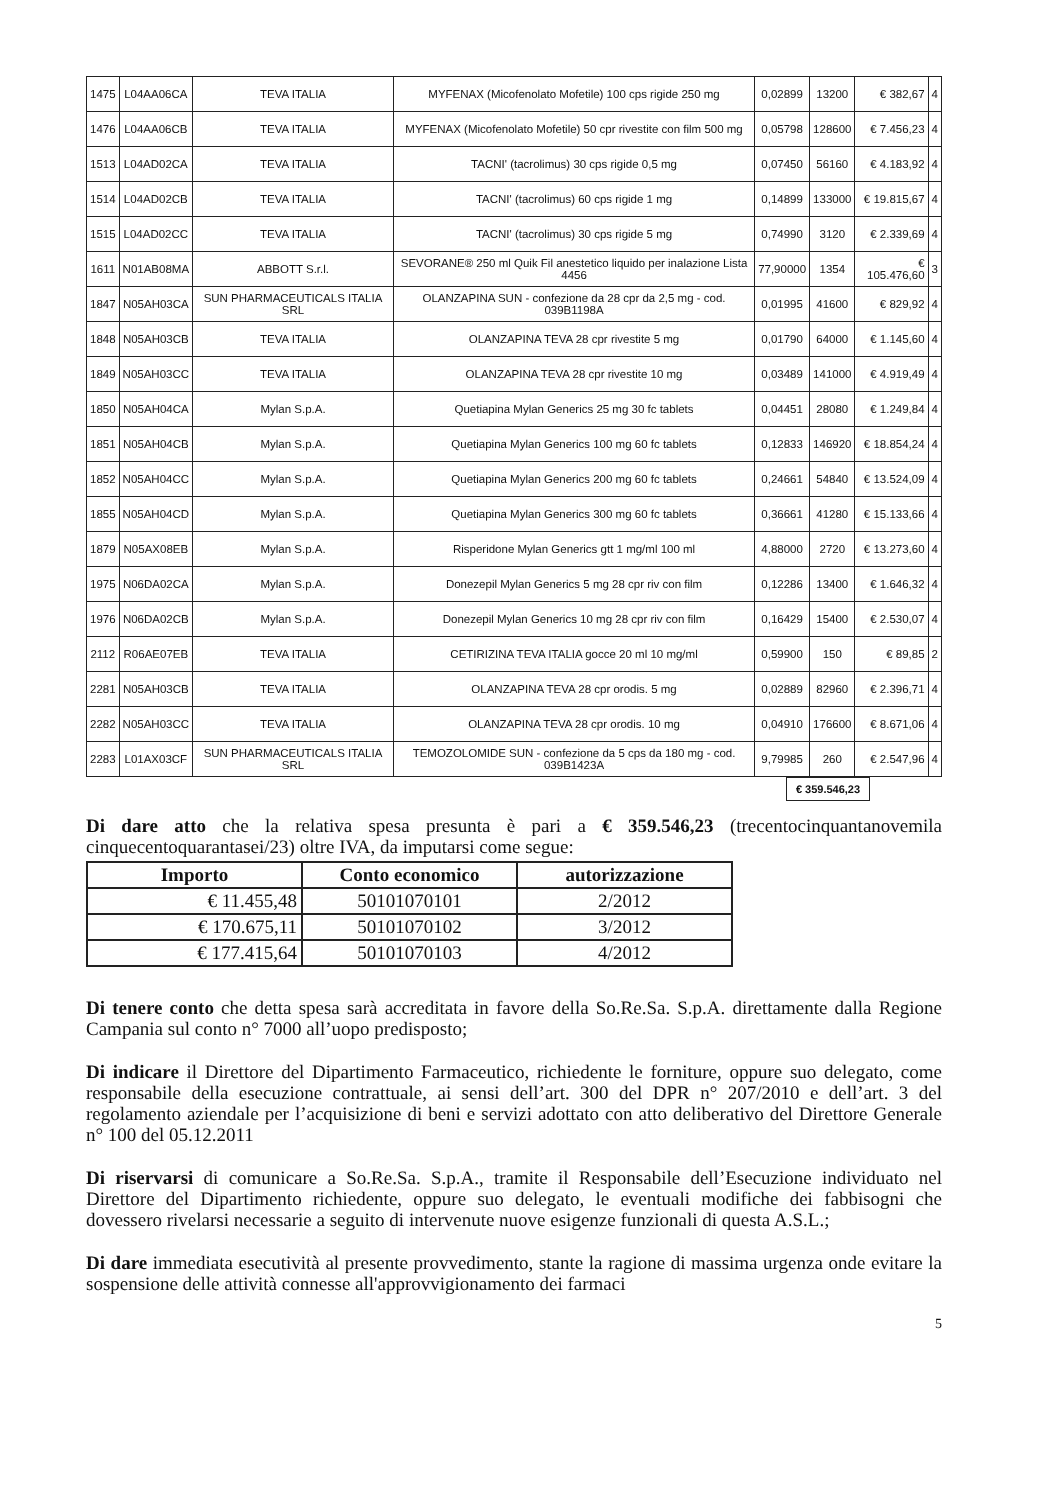| 1475 | L04AA06CA | TEVA ITALIA | MYFENAX (Micofenolato Mofetile) 100 cps rigide 250 mg | 0,02899 | 13200 | € 382,67 | 4 |
| 1476 | L04AA06CB | TEVA ITALIA | MYFENAX (Micofenolato Mofetile) 50 cpr rivestite con film 500 mg | 0,05798 | 128600 | € 7.456,23 | 4 |
| 1513 | L04AD02CA | TEVA ITALIA | TACNI' (tacrolimus) 30 cps rigide 0,5 mg | 0,07450 | 56160 | € 4.183,92 | 4 |
| 1514 | L04AD02CB | TEVA ITALIA | TACNI' (tacrolimus) 60 cps rigide 1 mg | 0,14899 | 133000 | € 19.815,67 | 4 |
| 1515 | L04AD02CC | TEVA ITALIA | TACNI' (tacrolimus) 30 cps rigide 5 mg | 0,74990 | 3120 | € 2.339,69 | 4 |
| 1611 | N01AB08MA | ABBOTT S.r.l. | SEVORANE® 250 ml Quik Fil anestetico liquido per inalazione Lista 4456 | 77,90000 | 1354 | € 105.476,60 | 3 |
| 1847 | N05AH03CA | SUN PHARMACEUTICALS ITALIA SRL | OLANZAPINA SUN - confezione da 28 cpr da 2,5 mg - cod. 039B1198A | 0,01995 | 41600 | € 829,92 | 4 |
| 1848 | N05AH03CB | TEVA ITALIA | OLANZAPINA TEVA 28 cpr rivestite 5 mg | 0,01790 | 64000 | € 1.145,60 | 4 |
| 1849 | N05AH03CC | TEVA ITALIA | OLANZAPINA TEVA 28 cpr rivestite 10 mg | 0,03489 | 141000 | € 4.919,49 | 4 |
| 1850 | N05AH04CA | Mylan S.p.A. | Quetiapina Mylan Generics 25 mg 30 fc tablets | 0,04451 | 28080 | € 1.249,84 | 4 |
| 1851 | N05AH04CB | Mylan S.p.A. | Quetiapina Mylan Generics 100 mg 60 fc tablets | 0,12833 | 146920 | € 18.854,24 | 4 |
| 1852 | N05AH04CC | Mylan S.p.A. | Quetiapina Mylan Generics 200 mg 60 fc tablets | 0,24661 | 54840 | € 13.524,09 | 4 |
| 1855 | N05AH04CD | Mylan S.p.A. | Quetiapina Mylan Generics 300 mg 60 fc tablets | 0,36661 | 41280 | € 15.133,66 | 4 |
| 1879 | N05AX08EB | Mylan S.p.A. | Risperidone Mylan Generics gtt 1 mg/ml 100 ml | 4,88000 | 2720 | € 13.273,60 | 4 |
| 1975 | N06DA02CA | Mylan S.p.A. | Donezepil Mylan Generics 5 mg 28 cpr riv con film | 0,12286 | 13400 | € 1.646,32 | 4 |
| 1976 | N06DA02CB | Mylan S.p.A. | Donezepil Mylan Generics 10 mg 28 cpr riv con film | 0,16429 | 15400 | € 2.530,07 | 4 |
| 2112 | R06AE07EB | TEVA ITALIA | CETIRIZINA TEVA ITALIA gocce 20 ml 10 mg/ml | 0,59900 | 150 | € 89,85 | 2 |
| 2281 | N05AH03CB | TEVA ITALIA | OLANZAPINA TEVA 28 cpr orodis. 5 mg | 0,02889 | 82960 | € 2.396,71 | 4 |
| 2282 | N05AH03CC | TEVA ITALIA | OLANZAPINA TEVA 28 cpr orodis. 10 mg | 0,04910 | 176600 | € 8.671,06 | 4 |
| 2283 | L01AX03CF | SUN PHARMACEUTICALS ITALIA SRL | TEMOZOLOMIDE SUN - confezione da 5 cps da 180 mg - cod. 039B1423A | 9,79985 | 260 | € 2.547,96 | 4 |
€ 359.546,23
Di dare atto che la relativa spesa presunta è pari a € 359.546,23 (trecentocinquantanovemila cinquecentoquarantasei/23) oltre IVA, da imputarsi come segue:
| Importo | Conto economico | autorizzazione |
| --- | --- | --- |
| € 11.455,48 | 50101070101 | 2/2012 |
| € 170.675,11 | 50101070102 | 3/2012 |
| € 177.415,64 | 50101070103 | 4/2012 |
Di tenere conto che detta spesa sarà accreditata in favore della So.Re.Sa. S.p.A. direttamente dalla Regione Campania sul conto n° 7000 all’uopo predisposto;
Di indicare il Direttore del Dipartimento Farmaceutico, richiedente le forniture, oppure suo delegato, come responsabile della esecuzione contrattuale, ai sensi dell’art. 300 del DPR n° 207/2010 e dell’art. 3 del regolamento aziendale per l’acquisizione di beni e servizi adottato con atto deliberativo del Direttore Generale n° 100 del 05.12.2011
Di riservarsi di comunicare a So.Re.Sa. S.p.A., tramite il Responsabile dell’Esecuzione individuato nel Direttore del Dipartimento richiedente, oppure suo delegato, le eventuali modifiche dei fabbisogni che dovessero rivelarsi necessarie a seguito di intervenute nuove esigenze funzionali di questa A.S.L.;
Di dare immediata esecutività al presente provvedimento, stante la ragione di massima urgenza onde evitare la sospensione delle attività connesse all'approvvigionamento dei farmaci
5